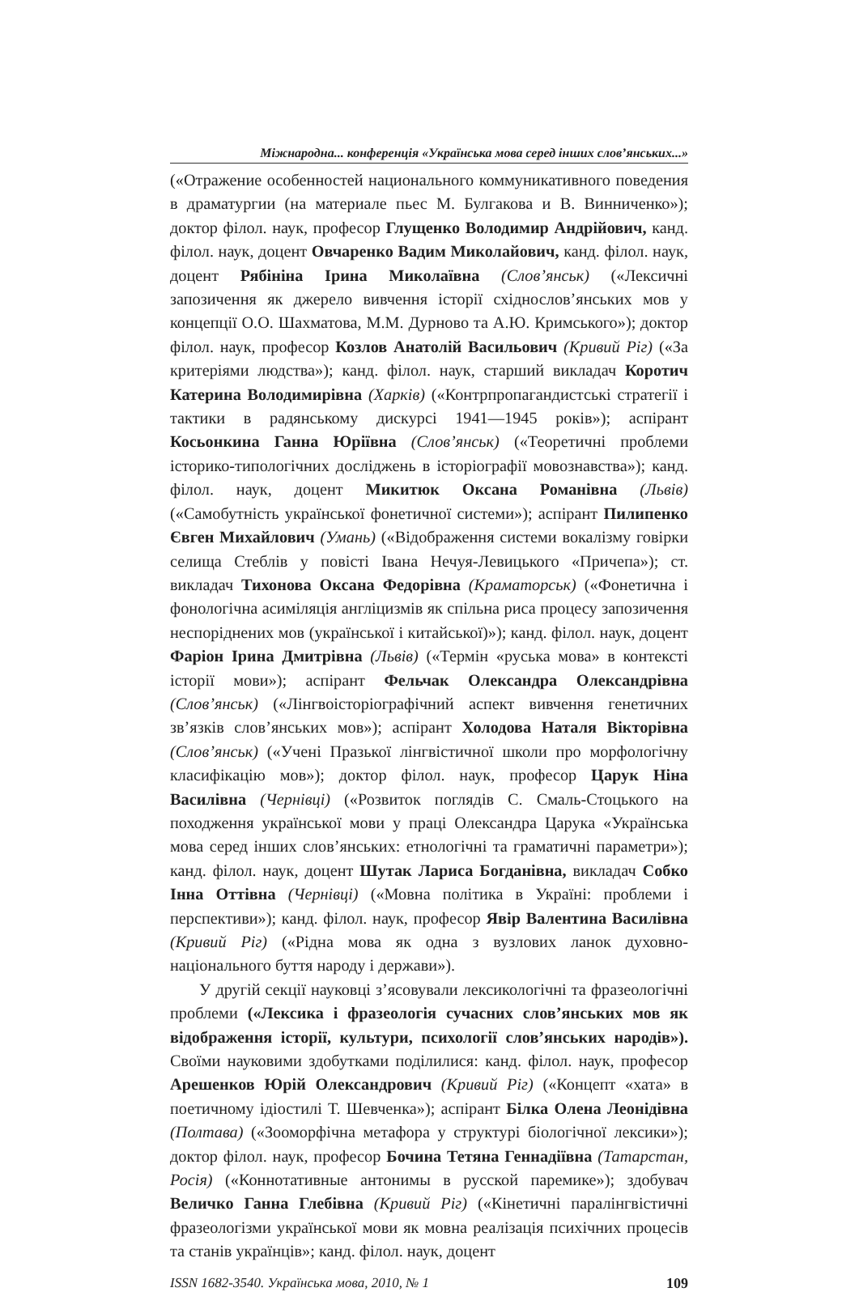Міжнародна... конференція «Українська мова серед інших слов’янських...»
(«Отражение особенностей национального коммуникативного поведения в драматургии (на материале пьес М. Булгакова и В. Винниченко»); доктор філол. наук, професор Глущенко Володимир Андрійович, канд. філол. наук, доцент Овчаренко Вадим Миколайович, канд. філол. наук, доцент Рябініна Ірина Миколаївна (Слов’янськ) («Лексичні запозичення як джерело вивчення історії східнослов’янських мов у концепції О.О. Шахматова, М.М. Дурново та А.Ю. Кримського»); доктор філол. наук, професор Козлов Анатолій Васильович (Кривий Ріг) («За критеріями людства»); канд. філол. наук, старший викладач Коротич Катерина Володимирівна (Харків) («Контрпропагандистські стратегії і тактики в радянському дискурсі 1941—1945 років»); аспірант Косьонкина Ганна Юріївна (Слов’янськ) («Теоретичні проблеми історико-типологічних досліджень в історіографії мовознавства»); канд. філол. наук, доцент Микитюк Оксана Романівна (Львів) («Самобутність української фонетичної системи»); аспірант Пилипенко Євген Михайлович (Умань) («Відображення системи вокалізму говірки селища Стеблів у повісті Івана Нечуя-Левицького «Причепа»); ст. викладач Тихонова Оксана Федорівна (Краматорськ) («Фонетична і фонологічна асиміляція англіцизмів як спільна риса процесу запозичення неспоріднених мов (української і китайської)»); канд. філол. наук, доцент Фаріон Ірина Дмитрівна (Львів) («Термін «руська мова» в контексті історії мови»); аспірант Фельчак Олександра Олександрівна (Слов’янськ) («Лінгвоісторіографічний аспект вивчення генетичних зв’язків слов’янських мов»); аспірант Холодова Наталя Вікторівна (Слов’янськ) («Учені Празької лінгвістичної школи про морфологічну класифікацію мов»); доктор філол. наук, професор Царук Ніна Василівна (Чернівці) («Розвиток поглядів С. Смаль-Стоцького на походження української мови у праці Олександра Царука «Українська мова серед інших слов’янських: етнологічні та граматичні параметри»); канд. філол. наук, доцент Шутак Лариса Богданівна, викладач Собко Інна Оттівна (Чернівці) («Мовна політика в Україні: проблеми і перспективи»); канд. філол. наук, професор Явір Валентина Василівна (Кривий Ріг) («Рідна мова як одна з вузлових ланок духовно-національного буття народу і держави»).
У другій секції науковці з’ясовували лексикологічні та фразеологічні проблеми («Лексика і фразеологія сучасних слов’янських мов як відображення історії, культури, психології слов’янських народів»). Своїми науковими здобутками поділилися: канд. філол. наук, професор Арешенков Юрій Олександрович (Кривий Ріг) («Концепт «хата» в поетичному ідіостилі Т. Шевченка»); аспірант Білка Олена Леонідівна (Полтава) («Зооморфічна метафора у структурі біологічної лексики»); доктор філол. наук, професор Бочина Тетяна Геннадіївна (Татарстан, Росія) («Коннотативные антонимы в русской паремике»); здобувач Величко Ганна Глебівна (Кривий Ріг) («Кінетичні паралінгвістичні фразеологізми української мови як мовна реалізація психічних процесів та станів українців»; канд. філол. наук, доцент
ISSN 1682-3540. Українська мова, 2010, № 1 109